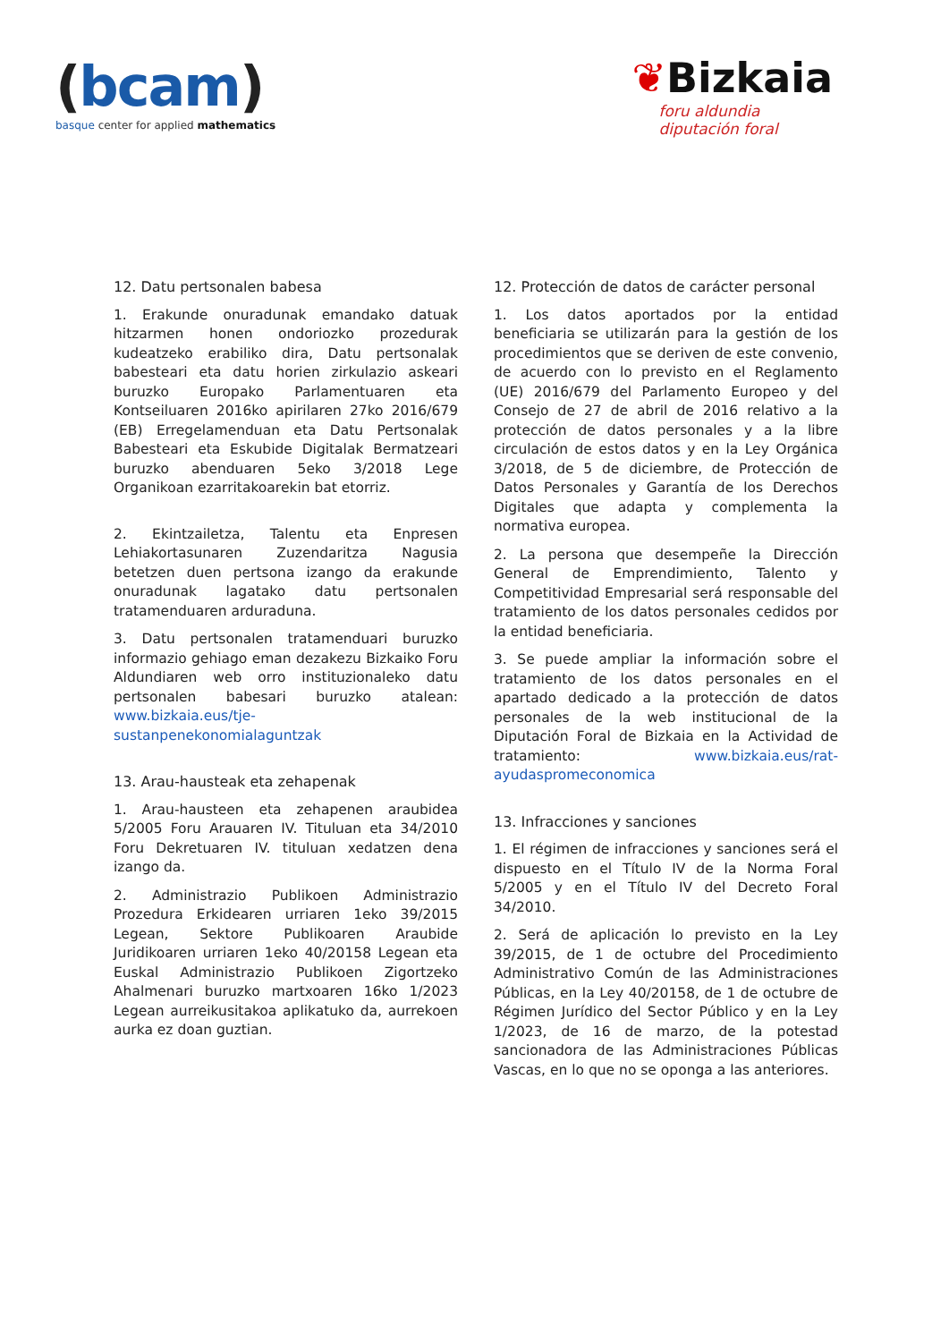(bcam)
basque center for applied mathematics
❦Bizkaia
foru aldundia
diputación foral
12. Datu pertsonalen babesa
1. Erakunde onuradunak emandako datuak hitzarmen honen ondoriozko prozedurak kudeatzeko erabiliko dira, Datu pertsonalak babesteari eta datu horien zirkulazio askeari buruzko Europako Parlamentuaren eta Kontseiluaren 2016ko apirilaren 27ko 2016/679 (EB) Erregelamenduan eta Datu Pertsonalak Babesteari eta Eskubide Digitalak Bermatzeari buruzko abenduaren 5eko 3/2018 Lege Organikoan ezarritakoarekin bat etorriz.
2. Ekintzailetza, Talentu eta Enpresen Lehiakortasunaren Zuzendaritza Nagusia betetzen duen pertsona izango da erakunde onuradunak lagatako datu pertsonalen tratamenduaren arduraduna.
3. Datu pertsonalen tratamenduari buruzko informazio gehiago eman dezakezu Bizkaiko Foru Aldundiaren web orro instituzionaleko datu pertsonalen babesari buruzko atalean: www.bizkaia.eus/tje-sustanpenekonomialaguntzak
13. Arau-hausteak eta zehapenak
1. Arau-hausteen eta zehapenen araubidea 5/2005 Foru Arauaren IV. Tituluan eta 34/2010 Foru Dekretuaren IV. tituluan xedatzen dena izango da.
2. Administrazio Publikoen Administrazio Prozedura Erkidearen urriaren 1eko 39/2015 Legean, Sektore Publikoaren Araubide Juridikoaren urriaren 1eko 40/20158 Legean eta Euskal Administrazio Publikoen Zigortzeko Ahalmenari buruzko martxoaren 16ko 1/2023 Legean aurreikusitakoa aplikatuko da, aurrekoen aurka ez doan guztian.
12. Protección de datos de carácter personal
1. Los datos aportados por la entidad beneficiaria se utilizarán para la gestión de los procedimientos que se deriven de este convenio, de acuerdo con lo previsto en el Reglamento (UE) 2016/679 del Parlamento Europeo y del Consejo de 27 de abril de 2016 relativo a la protección de datos personales y a la libre circulación de estos datos y en la Ley Orgánica 3/2018, de 5 de diciembre, de Protección de Datos Personales y Garantía de los Derechos Digitales que adapta y complementa la normativa europea.
2. La persona que desempeñe la Dirección General de Emprendimiento, Talento y Competitividad Empresarial será responsable del tratamiento de los datos personales cedidos por la entidad beneficiaria.
3. Se puede ampliar la información sobre el tratamiento de los datos personales en el apartado dedicado a la protección de datos personales de la web institucional de la Diputación Foral de Bizkaia en la Actividad de tratamiento: www.bizkaia.eus/rat-ayudaspromeconomica
13. Infracciones y sanciones
1. El régimen de infracciones y sanciones será el dispuesto en el Título IV de la Norma Foral 5/2005 y en el Título IV del Decreto Foral 34/2010.
2. Será de aplicación lo previsto en la Ley 39/2015, de 1 de octubre del Procedimiento Administrativo Común de las Administraciones Públicas, en la Ley 40/20158, de 1 de octubre de Régimen Jurídico del Sector Público y en la Ley 1/2023, de 16 de marzo, de la potestad sancionadora de las Administraciones Públicas Vascas, en lo que no se oponga a las anteriores.